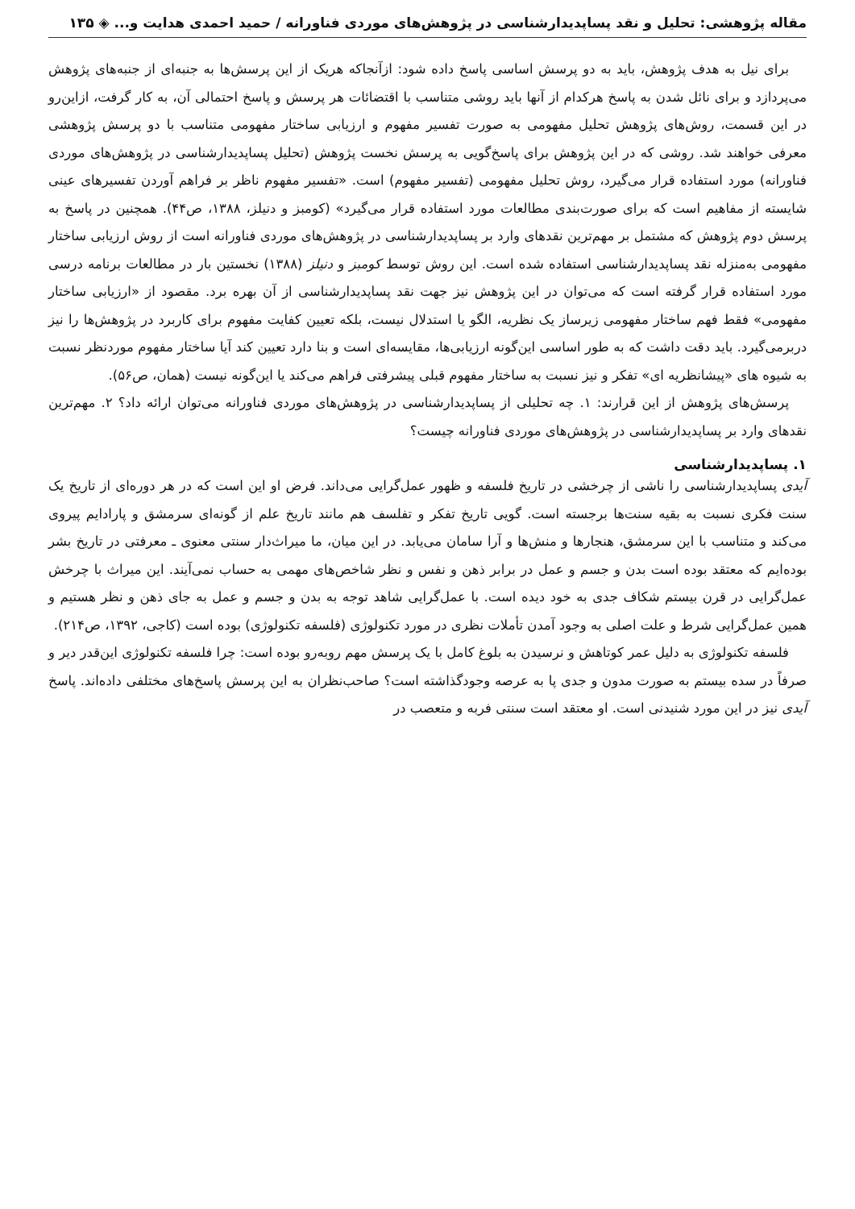مقاله پژوهشی: تحلیل و نقد پساپدیدارشناسی در پژوهش‌های موردی فناورانه / حمید احمدی هدایت و... ◈ ۱۳۵
برای نیل به هدف پژوهش، باید به دو پرسش اساسی پاسخ داده شود: ازآنجاکه هریک از این پرسش‌ها به جنبه‌ای از جنبه‌های پژوهش می‌پردازد و برای نائل شدن به پاسخ هرکدام از آنها باید روشی متناسب با اقتضائات هر پرسش و پاسخ احتمالی آن، به کار گرفت، ازاین‌رو در این قسمت، روش‌های پژوهش تحلیل مفهومی به صورت تفسیر مفهوم و ارزیابی ساختار مفهومی متناسب با دو پرسش پژوهشی معرفی خواهند شد. روشی که در این پژوهش برای پاسخ‌گویی به پرسش نخست پژوهش (تحلیل پساپدیدارشناسی در پژوهش‌های موردی فناورانه) مورد استفاده قرار می‌گیرد، روش تحلیل مفهومی (تفسیر مفهوم) است. «تفسیر مفهوم ناظر بر فراهم آوردن تفسیرهای عینی شایسته از مفاهیم است که برای صورت‌بندی مطالعات مورد استفاده قرار می‌گیرد» (کومبز و دنیلز، ۱۳۸۸، ص۴۴). همچنین در پاسخ به پرسش دوم پژوهش که مشتمل بر مهم‌ترین نقدهای وارد بر پساپدیدارشناسی در پژوهش‌های موردی فناورانه است از روش ارزیابی ساختار مفهومی به‌منزله نقد پساپدیدارشناسی استفاده شده است. این روش توسط کومبز و دنیلز (۱۳۸۸) نخستین بار در مطالعات برنامه درسی مورد استفاده قرار گرفته است که می‌توان در این پژوهش نیز جهت نقد پساپدیدارشناسی از آن بهره برد. مقصود از «ارزیابی ساختار مفهومی» فقط فهم ساختار مفهومی زیرساز یک نظریه، الگو یا استدلال نیست، بلکه تعیین کفایت مفهوم برای کاربرد در پژوهش‌ها را نیز دربرمی‌گیرد. باید دقت داشت که به طور اساسی این‌گونه ارزیابی‌ها، مقایسه‌ای است و بنا دارد تعیین کند آیا ساختار مفهوم موردنظر نسبت به شیوه های «پیشانظریه ای» تفکر و نیز نسبت به ساختار مفهوم قبلی پیشرفتی فراهم می‌کند یا این‌گونه نیست (همان، ص۵۶).
پرسش‌های پژوهش از این قرارند: ۱. چه تحلیلی از پساپدیدارشناسی در پژوهش‌های موردی فناورانه می‌توان ارائه داد؟ ۲. مهم‌ترین نقدهای وارد بر پساپدیدارشناسی در پژوهش‌های موردی فناورانه چیست؟
۱. پساپدیدارشناسی
آیدی پساپدیدارشناسی را ناشی از چرخشی در تاریخ فلسفه و ظهور عمل‌گرایی می‌داند. فرض او این است که در هر دوره‌ای از تاریخ یک سنت فکری نسبت به بقیه سنت‌ها برجسته است. گویی تاریخ تفکر و تفلسف هم مانند تاریخ علم از گونه‌ای سرمشق و پارادایم پیروی می‌کند و متناسب با این سرمشق، هنجارها و منش‌ها و آرا سامان می‌یابد. در این میان، ما میراث‌دار سنتی معنوی ـ معرفتی در تاریخ بشر بوده‌ایم که معتقد بوده است بدن و جسم و عمل در برابر ذهن و نفس و نظر شاخص‌های مهمی به حساب نمی‌آیند. این میراث با چرخش عمل‌گرایی در قرن بیستم شکاف جدی به خود دیده است. با عمل‌گرایی شاهد توجه به بدن و جسم و عمل به جای ذهن و نظر هستیم و همین عمل‌گرایی شرط و علت اصلی به وجود آمدن تأملات نظری در مورد تکنولوژی (فلسفه تکنولوژی) بوده است (کاجی، ۱۳۹۲، ص۲۱۴).
فلسفه تکنولوژی به دلیل عمر کوتاهش و نرسیدن به بلوغ کامل با یک پرسش مهم روبه‌رو بوده است: چرا فلسفه تکنولوژی این‌قدر دیر و صرفاً در سده بیستم به صورت مدون و جدی پا به عرصه وجودگذاشته است؟ صاحب‌نظران به این پرسش پاسخ‌های مختلفی داده‌اند. پاسخ آیدی نیز در این مورد شنیدنی است. او معتقد است سنتی فربه و متعصب در